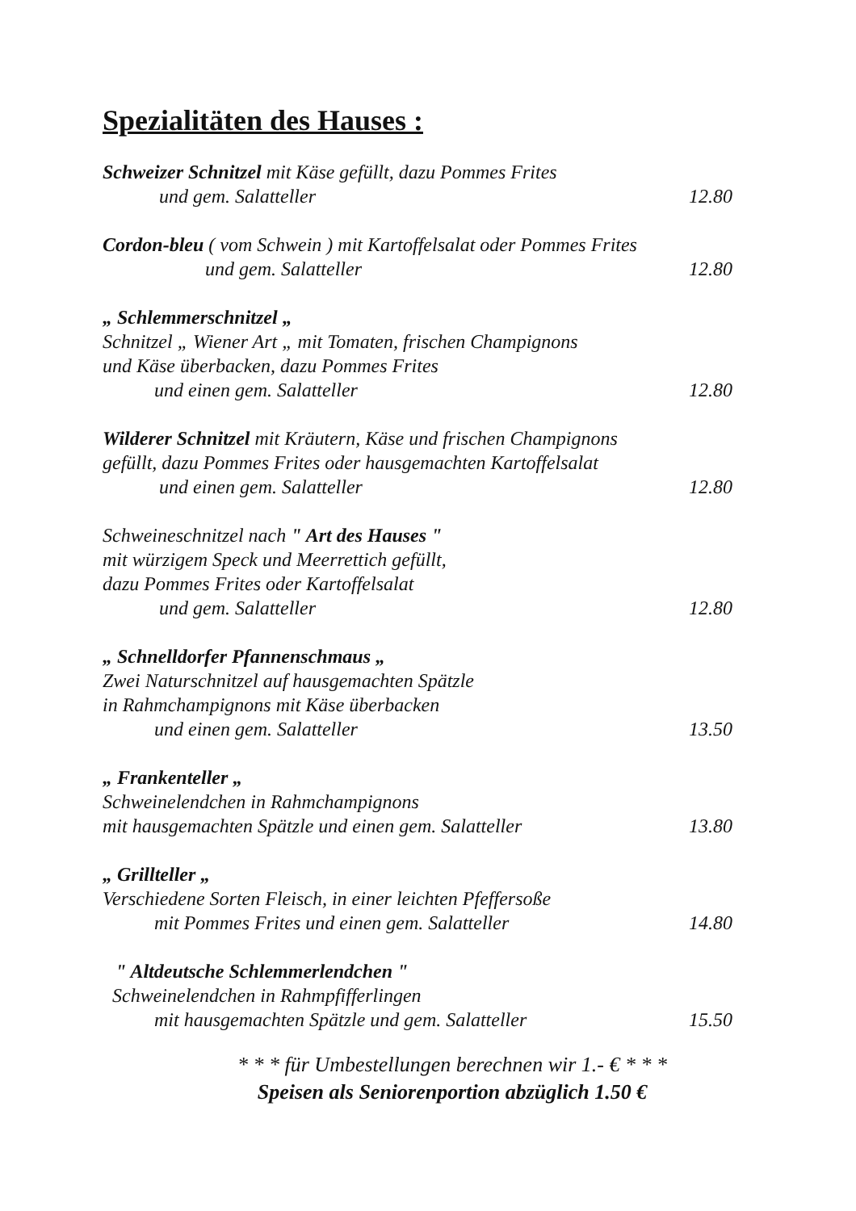Spezialitäten des Hauses :
Schweizer Schnitzel mit Käse gefüllt, dazu Pommes Frites
und gem. Salatteller 12.80
Cordon-bleu ( vom Schwein ) mit Kartoffelsalat oder Pommes Frites
und gem. Salatteller 12.80
„ Schlemmerschnitzel „
Schnitzel „ Wiener Art „ mit Tomaten, frischen Champignons
und Käse überbacken, dazu Pommes Frites
und einen gem. Salatteller 12.80
Wilderer Schnitzel mit Kräutern, Käse und frischen Champignons
gefüllt, dazu Pommes Frites oder hausgemachten Kartoffelsalat
und einen gem. Salatteller 12.80
Schweineschnitzel nach " Art des Hauses "
mit würzigem Speck und Meerrettich gefüllt,
dazu Pommes Frites oder Kartoffelsalat
und gem. Salatteller 12.80
„ Schnelldorfer Pfannenschmaus „
Zwei Naturschnitzel auf hausgemachten Spätzle
in Rahmchampignons mit Käse überbacken
und einen gem. Salatteller 13.50
„ Frankenteller „
Schweinelendchen in Rahmchampignons
mit hausgemachten Spätzle und einen gem. Salatteller 13.80
„ Grillteller „
Verschiedene Sorten Fleisch, in einer leichten Pfeffersoße
mit Pommes Frites und einen gem. Salatteller 14.80
" Altdeutsche Schlemmerlendchen "
Schweinelendchen in Rahmpfifferlingen
mit hausgemachten Spätzle und gem. Salatteller 15.50
* * * für Umbestellungen berechnen wir 1.- € * * *
Speisen als Seniorenportion abzüglich 1.50 €